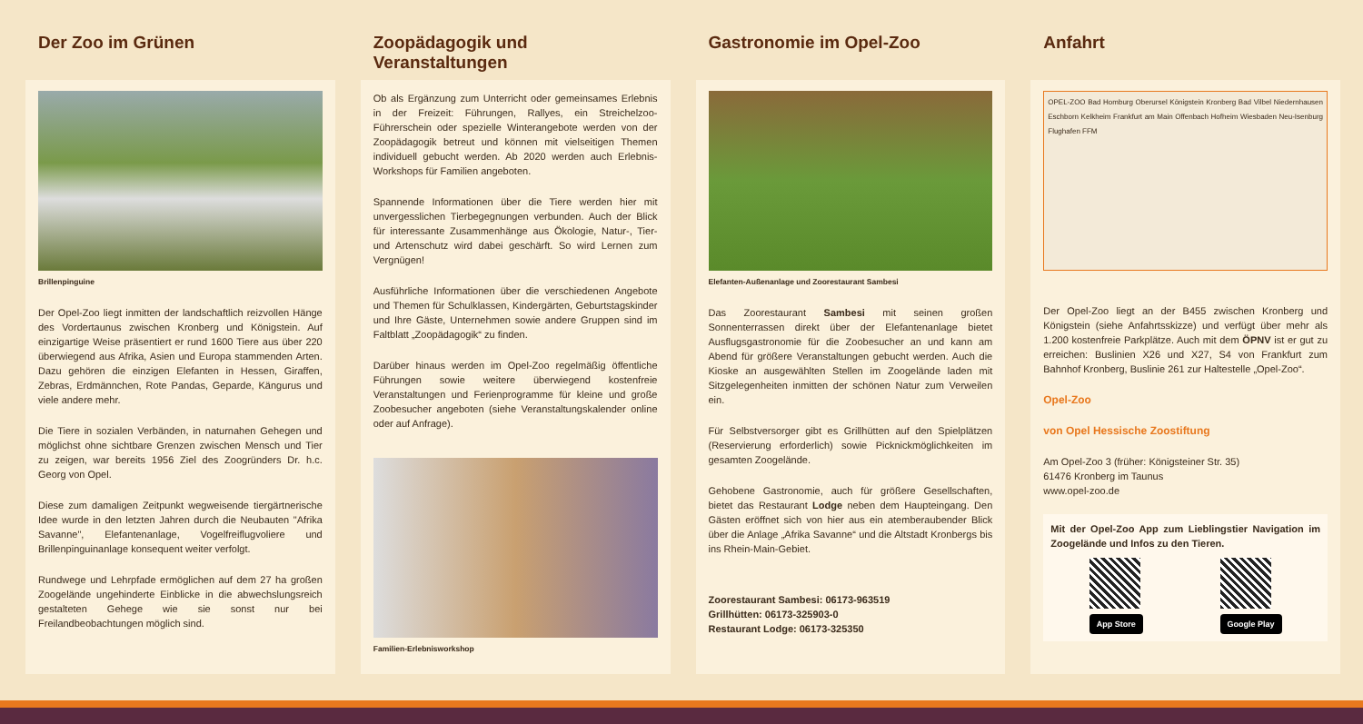Der Zoo im Grünen
Brillenpinguine
Der Opel-Zoo liegt inmitten der landschaftlich reizvollen Hänge des Vordertaunus zwischen Kronberg und Königstein. Auf einzigartige Weise präsentiert er rund 1600 Tiere aus über 220 überwiegend aus Afrika, Asien und Europa stammenden Arten. Dazu gehören die einzigen Elefanten in Hessen, Giraffen, Zebras, Erdmännchen, Rote Pandas, Geparde, Kängurus und viele andere mehr.
Die Tiere in sozialen Verbänden, in naturnahen Gehegen und möglichst ohne sichtbare Grenzen zwischen Mensch und Tier zu zeigen, war bereits 1956 Ziel des Zoogründers Dr. h.c. Georg von Opel.
Diese zum damaligen Zeitpunkt wegweisende tiergärtnerische Idee wurde in den letzten Jahren durch die Neubauten "Afrika Savanne", Elefantenanlage, Vogelfreiflugvoliere und Brillenpinguinanlage konsequent weiter verfolgt.
Rundwege und Lehrpfade ermöglichen auf dem 27 ha großen Zoogelände ungehinderte Einblicke in die abwechslungsreich gestalteten Gehege wie sie sonst nur bei Freilandbeobachtungen möglich sind.
Zoopädagogik und Veranstaltungen
Ob als Ergänzung zum Unterricht oder gemeinsames Erlebnis in der Freizeit: Führungen, Rallyes, ein Streichelzoo-Führerschein oder spezielle Winterangebote werden von der Zoopädagogik betreut und können mit vielseitigen Themen individuell gebucht werden. Ab 2020 werden auch Erlebnis-Workshops für Familien angeboten.
Spannende Informationen über die Tiere werden hier mit unvergesslichen Tierbegegnungen verbunden. Auch der Blick für interessante Zusammenhänge aus Ökologie, Natur-, Tier- und Artenschutz wird dabei geschärft. So wird Lernen zum Vergnügen!
Ausführliche Informationen über die verschiedenen Angebote und Themen für Schulklassen, Kindergärten, Geburtstagskinder und Ihre Gäste, Unternehmen sowie andere Gruppen sind im Faltblatt „Zoopädagogik“ zu finden.
Darüber hinaus werden im Opel-Zoo regelmäßig öffentliche Führungen sowie weitere überwiegend kostenfreie Veranstaltungen und Ferienprogramme für kleine und große Zoobesucher angeboten (siehe Veranstaltungskalender online oder auf Anfrage).
Familien-Erlebnisworkshop
Gastronomie im Opel-Zoo
Elefanten-Außenanlage und Zoorestaurant Sambesi
Das Zoorestaurant Sambesi mit seinen großen Sonnenterrassen direkt über der Elefantenanlage bietet Ausflugsgastronomie für die Zoobesucher an und kann am Abend für größere Veranstaltungen gebucht werden. Auch die Kioske an ausgewählten Stellen im Zoogelände laden mit Sitzgelegenheiten inmitten der schönen Natur zum Verweilen ein.
Für Selbstversorger gibt es Grillhütten auf den Spielplätzen (Reservierung erforderlich) sowie Picknickmöglichkeiten im gesamten Zoogelände.
Gehobene Gastronomie, auch für größere Gesellschaften, bietet das Restaurant Lodge neben dem Haupteingang. Den Gästen eröffnet sich von hier aus ein atemberaubender Blick über die Anlage „Afrika Savanne“ und die Altstadt Kronbergs bis ins Rhein-Main-Gebiet.
Zoorestaurant Sambesi: 06173-963519
Grillhütten: 06173-325903-0
Restaurant Lodge: 06173-325350
Anfahrt
OPEL-ZOO Bad Homburg Oberursel Königstein Kronberg Bad Vilbel Niedernhausen Eschborn Kelkheim Frankfurt am Main Offenbach Hofheim Wiesbaden Neu-Isenburg Flughafen FFM
Der Opel-Zoo liegt an der B455 zwischen Kronberg und Königstein (siehe Anfahrtsskizze) und verfügt über mehr als 1.200 kostenfreie Parkplätze. Auch mit dem ÖPNV ist er gut zu erreichen: Buslinien X26 und X27, S4 von Frankfurt zum Bahnhof Kronberg, Buslinie 261 zur Haltestelle „Opel-Zoo“.
Opel-Zoo
von Opel Hessische Zoostiftung
Am Opel-Zoo 3 (früher: Königsteiner Str. 35)
61476 Kronberg im Taunus
www.opel-zoo.de
Mit der Opel-Zoo App zum Lieblingstier Navigation im Zoogelände und Infos zu den Tieren.
App Store Google Play